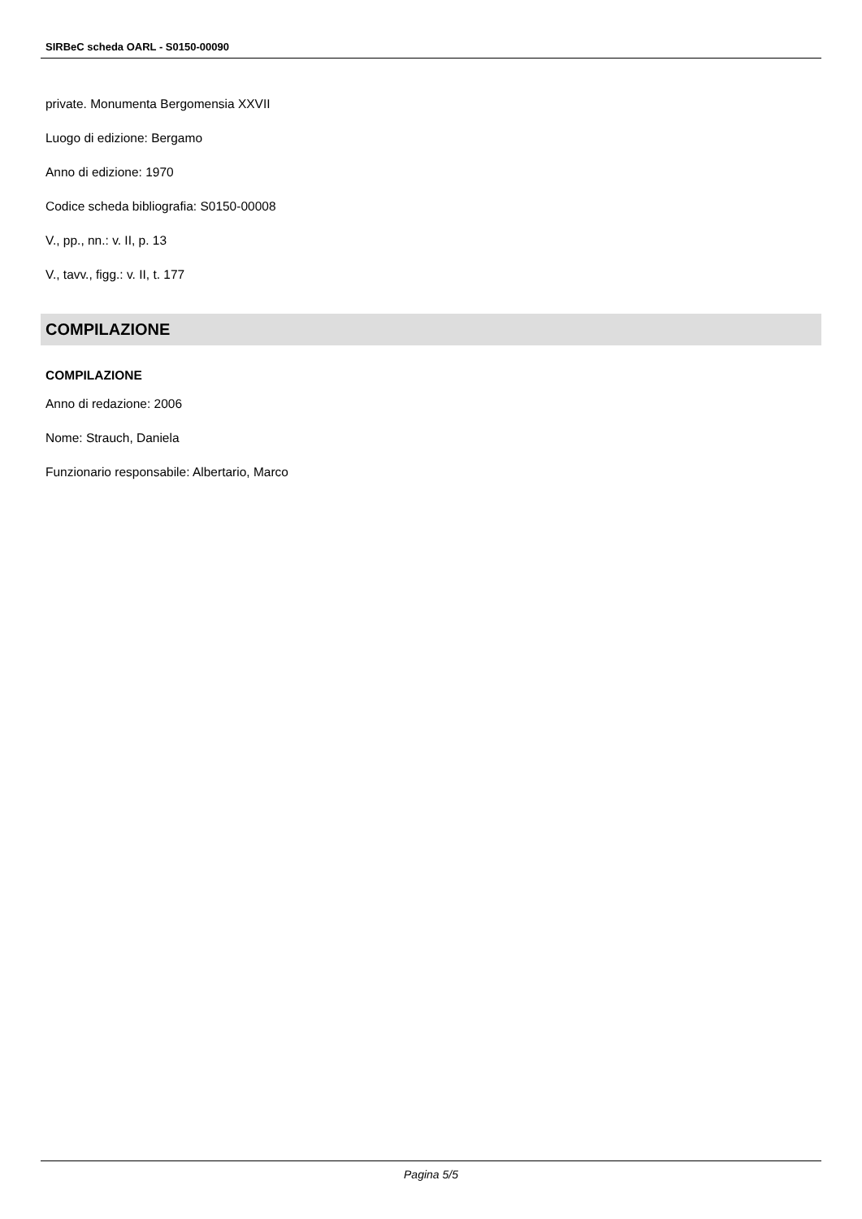SIRBeC scheda OARL - S0150-00090
private. Monumenta Bergomensia XXVII
Luogo di edizione: Bergamo
Anno di edizione: 1970
Codice scheda bibliografia: S0150-00008
V., pp., nn.: v. II, p. 13
V., tavv., figg.: v. II, t. 177
COMPILAZIONE
COMPILAZIONE
Anno di redazione: 2006
Nome: Strauch, Daniela
Funzionario responsabile: Albertario, Marco
Pagina 5/5